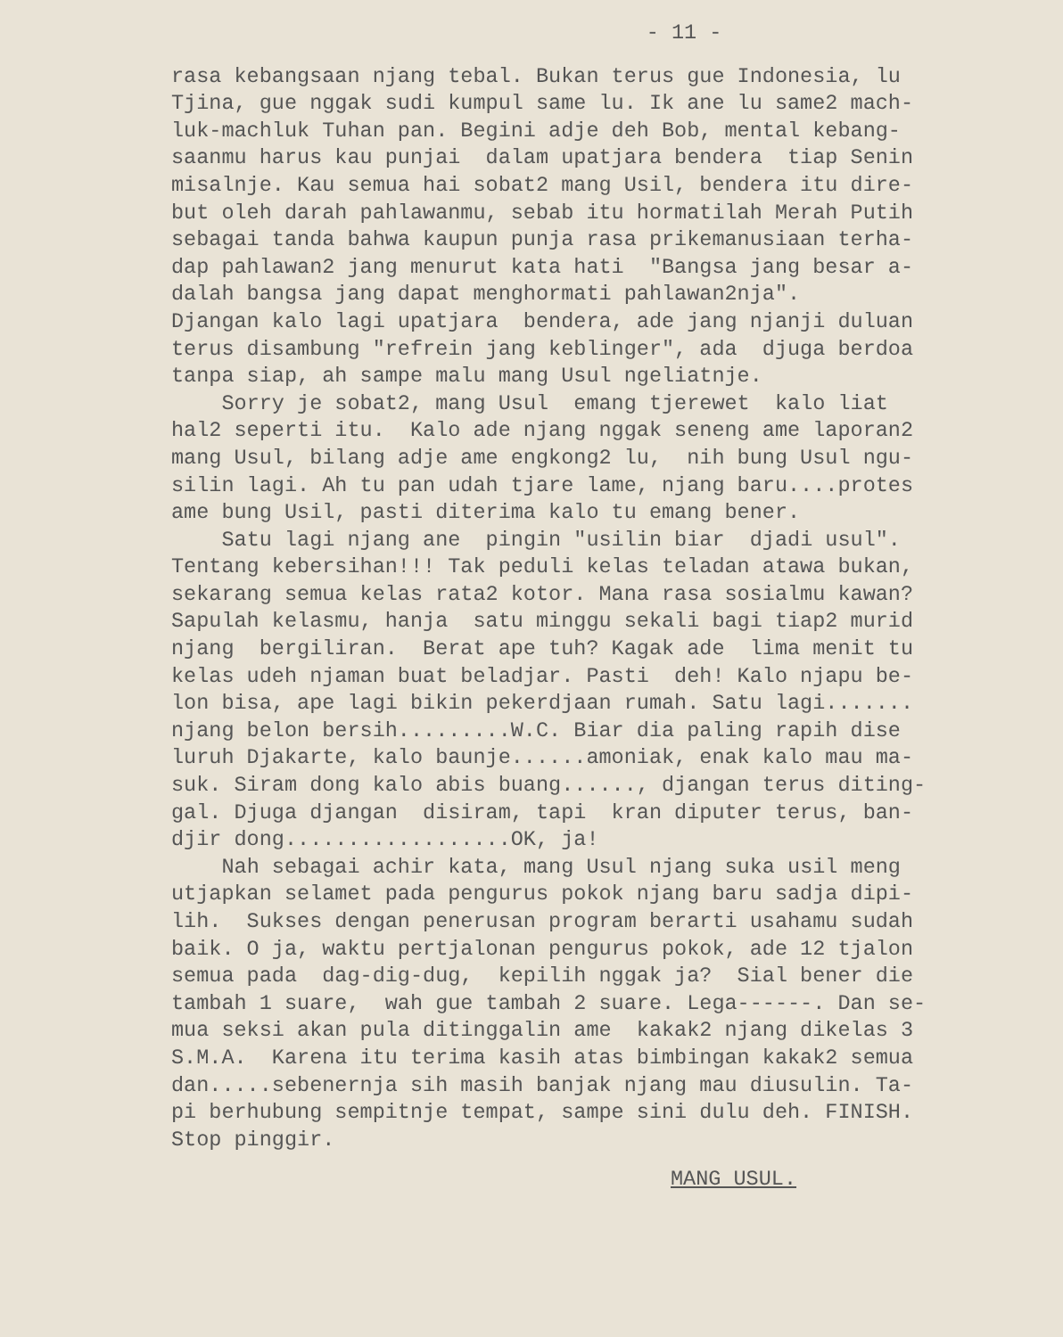- 11 -
rasa kebangsaan njang tebal. Bukan terus gue Indonesia, lu Tjina, gue nggak sudi kumpul same lu. Ik ane lu same2 mach- luk-machluk Tuhan pan. Begini adje deh Bob, mental kebang- saanmu harus kau punjai dalam upatjara bendera tiap Senin misalnje. Kau semua hai sobat2 mang Usil, bendera itu dire- but oleh darah pahlawanmu, sebab itu hormatilah Merah Putih sebagai tanda bahwa kaupun punja rasa prikemanusiaan terha- dap pahlawan2 jang menurut kata hati "Bangsa jang besar a- dalah bangsa jang dapat menghormati pahlawan2nja". Djangan kalo lagi upatjara bendera, ade jang njanji duluan terus disambung "refrein jang keblinger", ada djuga berdoa tanpa siap, ah sampe malu mang Usul ngeliatnje. Sorry je sobat2, mang Usul emang tjerewet kalo liat hal2 seperti itu. Kalo ade njang nggak seneng ame laporan2 mang Usul, bilang adje ame engkong2 lu, nih bung Usul ngu- silin lagi. Ah tu pan udah tjare lame, njang baru....protes ame bung Usil, pasti diterima kalo tu emang bener. Satu lagi njang ane pingin "usilin biar djadi usul". Tentang kebersihan!!! Tak peduli kelas teladan atawa bukan, sekarang semua kelas rata2 kotor. Mana rasa sosialmu kawan? Sapulah kelasmu, hanja satu minggu sekali bagi tiap2 murid njang bergiliran. Berat ape tuh? Kagak ade lima menit tu kelas udeh njaman buat beladjar. Pasti deh! Kalo njapu be- lon bisa, ape lagi bikin pekerdjaan rumah. Satu lagi....... njang belon bersih.........W.C. Biar dia paling rapih dise luruh Djakarte, kalo baunje......amoniak, enak kalo mau ma- suk. Siram dong kalo abis buang......, djangan terus diting- gal. Djuga djangan disiram, tapi kran diputer terus, ban- djir dong..................OK, ja! Nah sebagai achir kata, mang Usul njang suka usil meng utjapkan selamet pada pengurus pokok njang baru sadja dipi- lih. Sukses dengan penerusan program berarti usahamu sudah baik. O ja, waktu pertjalonan pengurus pokok, ade 12 tjalon semua pada dag-dig-dug, kepilih nggak ja? Sial bener die tambah 1 suare, wah gue tambah 2 suare. Lega------. Dan se- mua seksi akan pula ditinggalin ame kakak2 njang dikelas 3 S.M.A. Karena itu terima kasih atas bimbingan kakak2 semua dan.....sebenernja sih masih banjak njang mau diusulin. Ta- pi berhubung sempitnje tempat, sampe sini dulu deh. FINISH. Stop pinggir.
MANG USUL.